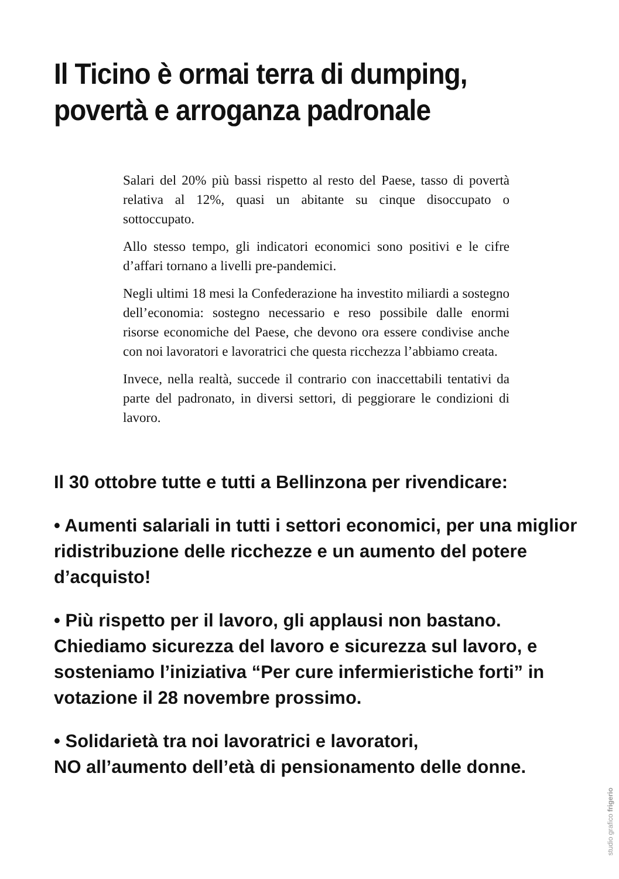Il Ticino è ormai terra di dumping,
povertà e arroganza padronale
Salari del 20% più bassi rispetto al resto del Paese, tasso di povertà relativa al 12%, quasi un abitante su cinque disoccupato o sottoccupato.
Allo stesso tempo, gli indicatori economici sono positivi e le cifre d’affari tornano a livelli pre-pandemici.
Negli ultimi 18 mesi la Confederazione ha investito miliardi a sostegno dell’economia: sostegno necessario e reso possibile dalle enormi risorse economiche del Paese, che devono ora essere condivise anche con noi lavoratori e lavoratrici che questa ricchezza l’abbiamo creata.
Invece, nella realtà, succede il contrario con inaccettabili tentativi da parte del padronato, in diversi settori, di peggiorare le condizioni di lavoro.
Il 30 ottobre tutte e tutti a Bellinzona per rivendicare:
• Aumenti salariali in tutti i settori economici, per una miglior ridistribuzione delle ricchezze e un aumento del potere d’acquisto!
• Più rispetto per il lavoro, gli applausi non bastano. Chiediamo sicurezza del lavoro e sicurezza sul lavoro, e sosteniamo l’iniziativa “Per cure infermieristiche forti” in votazione il 28 novembre prossimo.
• Solidarietà tra noi lavoratrici e lavoratori,
NO all’aumento dell’età di pensionamento delle donne.
studio grafico frigerio